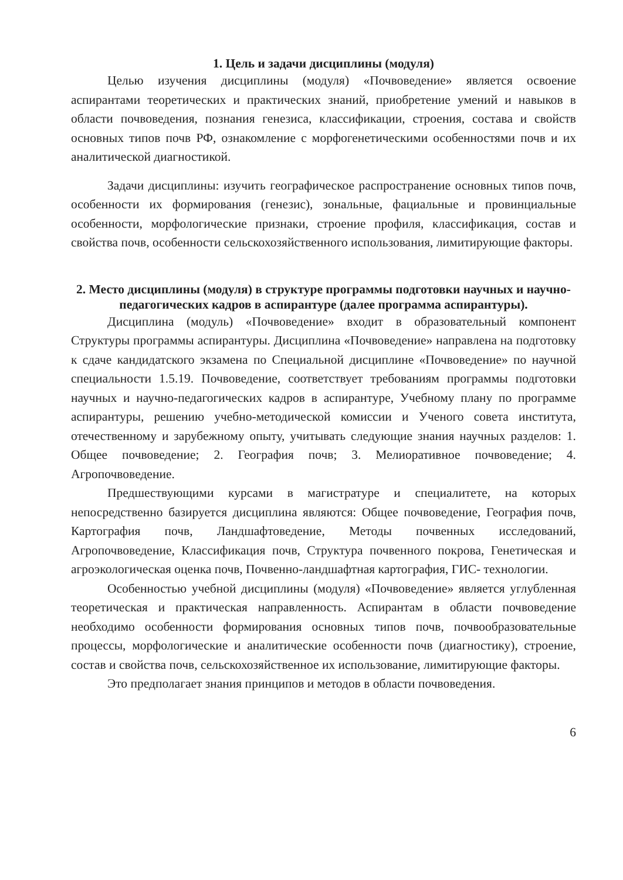1. Цель и задачи дисциплины (модуля)
Целью изучения дисциплины (модуля) «Почвоведение» является освоение аспирантами теоретических и практических знаний, приобретение умений и навыков в области почвоведения, познания генезиса, классификации, строения, состава и свойств основных типов почв РФ, ознакомление с морфогенетическими особенностями почв и их аналитической диагностикой.
Задачи дисциплины: изучить географическое распространение основных типов почв, особенности их формирования (генезис), зональные, фациальные и провинциальные особенности, морфологические признаки, строение профиля, классификация, состав и свойства почв, особенности сельскохозяйственного использования, лимитирующие факторы.
2. Место дисциплины (модуля) в структуре программы подготовки научных и научно-педагогических кадров в аспирантуре (далее программа аспирантуры).
Дисциплина (модуль) «Почвоведение» входит в образовательный компонент Структуры программы аспирантуры. Дисциплина «Почвоведение» направлена на подготовку к сдаче кандидатского экзамена по Специальной дисциплине «Почвоведение» по научной специальности 1.5.19. Почвоведение, соответствует требованиям программы подготовки научных и научно-педагогических кадров в аспирантуре, Учебному плану по программе аспирантуры, решению учебно-методической комиссии и Ученого совета института, отечественному и зарубежному опыту, учитывать следующие знания научных разделов: 1. Общее почвоведение; 2. География почв; 3. Мелиоративное почвоведение; 4. Агропочвоведение.
Предшествующими курсами в магистратуре и специалитете, на которых непосредственно базируется дисциплина являются: Общее почвоведение, География почв, Картография почв, Ландшафтоведение, Методы почвенных исследований, Агропочвоведение, Классификация почв, Структура почвенного покрова, Генетическая и агроэкологическая оценка почв, Почвенно-ландшафтная картография, ГИС- технологии.
Особенностью учебной дисциплины (модуля) «Почвоведение» является углубленная теоретическая и практическая направленность. Аспирантам в области почвоведение необходимо особенности формирования основных типов почв, почвообразовательные процессы, морфологические и аналитические особенности почв (диагностику), строение, состав и свойства почв, сельскохозяйственное их использование, лимитирующие факторы.
Это предполагает знания принципов и методов в области почвоведения.
6